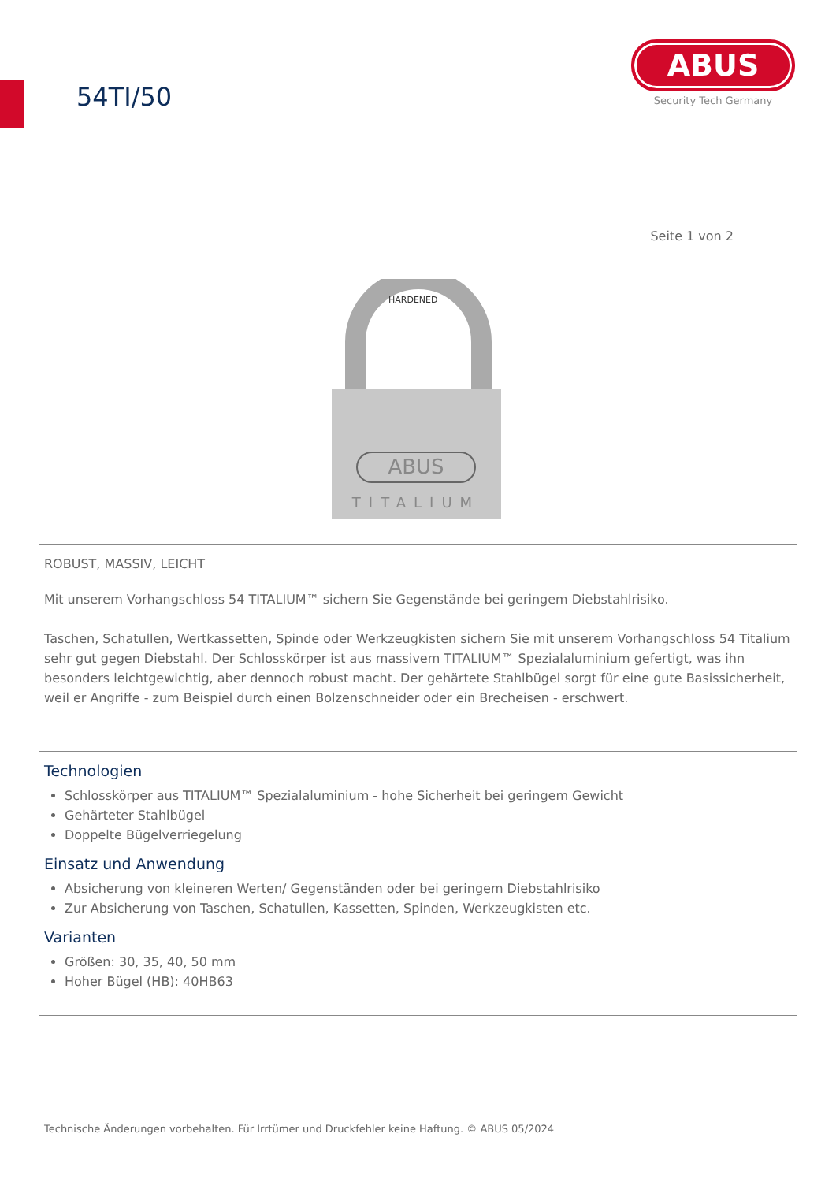54TI/50
ABUS
Security Tech Germany
Seite 1 von 2
HARDENED
ABUS
TITALIUM
ROBUST, MASSIV, LEICHT
Mit unserem Vorhangschloss 54 TITALIUM™ sichern Sie Gegenstände bei geringem Diebstahlrisiko.
Taschen, Schatullen, Wertkassetten, Spinde oder Werkzeugkisten sichern Sie mit unserem Vorhangschloss 54 Titalium sehr gut gegen Diebstahl. Der Schlosskörper ist aus massivem TITALIUM™ Spezialaluminium gefertigt, was ihn besonders leichtgewichtig, aber dennoch robust macht. Der gehärtete Stahlbügel sorgt für eine gute Basissicherheit, weil er Angriffe - zum Beispiel durch einen Bolzenschneider oder ein Brecheisen - erschwert.
Technologien
Schlosskörper aus TITALIUM™ Spezialaluminium - hohe Sicherheit bei geringem Gewicht
Gehärteter Stahlbügel
Doppelte Bügelverriegelung
Einsatz und Anwendung
Absicherung von kleineren Werten/ Gegenständen oder bei geringem Diebstahlrisiko
Zur Absicherung von Taschen, Schatullen, Kassetten, Spinden, Werkzeugkisten etc.
Varianten
Größen: 30, 35, 40, 50 mm
Hoher Bügel (HB): 40HB63
Technische Änderungen vorbehalten. Für Irrtümer und Druckfehler keine Haftung. © ABUS 05/2024